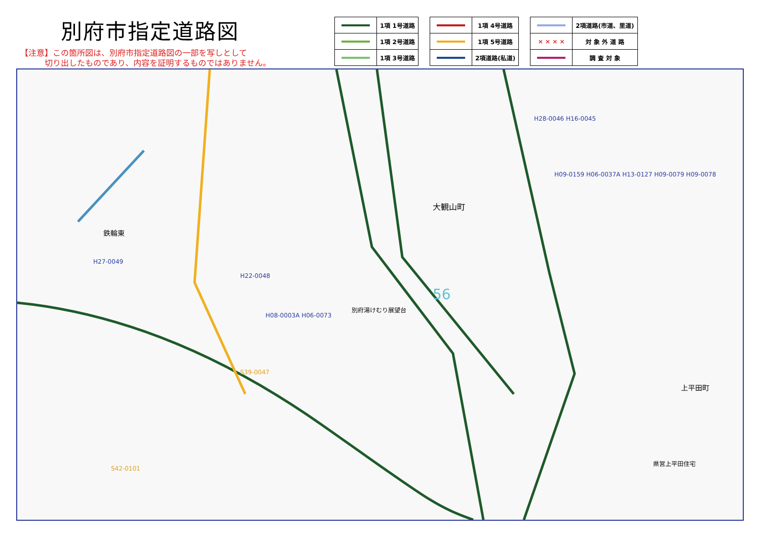別府市指定道路図
【注意】この箇所図は、別府市指定道路図の一部を写しとして
   切り出したものであり、内容を証明するものではありません。
| | 1項 1号道路 |
| | 1項 2号道路 |
| | 1項 3号道路 |
| | 1項 4号道路 |
| | 1項 5号道路 |
| | 2項道路(私道) |
| | 2項道路(市道、里道) |
| × × × × | 対 象 外 道 路 |
| | 調 査 対 象 |
大観山町
鉄輪東
上平田町
別府湯けむり展望台
県営上平田住宅
H09-0159 H06-0037A H13-0127 H09-0079 H09-0078
H27-0049
H22-0048
H08-0003A H06-0073
S39-0047
S42-0101
H28-0046 H16-0045
56